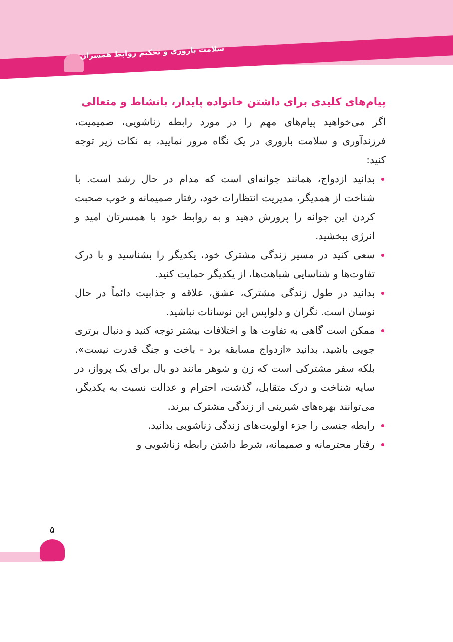سلامت باروری و تحکیم روابط همسران
پیام‌های کلیدی برای داشتن خانواده پایدار، بانشاط و متعالی
اگر می‌خواهید پیام‌های مهم را در مورد رابطه زناشویی، صمیمیت، فرزندآوری و سلامت باروری در یک نگاه مرور نمایید، به نکات زیر توجه کنید:
بدانید ازدواج، همانند جوانه‌ای است که مدام در حال رشد است. با شناخت از همدیگر، مدیریت انتظارات خود، رفتار صمیمانه و خوب صحبت کردن این جوانه را پرورش دهید و به روابط خود با همسرتان امید و انرژی ببخشید.
سعی کنید در مسیر زندگی مشترک خود، یکدیگر را بشناسید و با درک تفاوت‌ها و شناسایی شباهت‌ها، از یکدیگر حمایت کنید.
بدانید در طول زندگی مشترک، عشق، علاقه و جذابیت دائماً در حال نوسان است. نگران و دلواپس این نوسانات نباشید.
ممکن است گاهی به تفاوت ها و اختلافات بیشتر توجه کنید و دنبال برتری جویی باشید. بدانید «ازدواج مسابقه برد - باخت و جنگ قدرت نیست». بلکه سفر مشترکی است که زن و شوهر مانند دو بال برای یک پرواز، در سایه شناخت و درک متقابل، گذشت، احترام و عدالت نسبت به یکدیگر، می‌توانند بهره‌های شیرینی از زندگی مشترک ببرند.
رابطه جنسی را جزء اولویت‌های زندگی زناشویی بدانید.
رفتار محترمانه و صمیمانه، شرط داشتن رابطه زناشویی و
۵